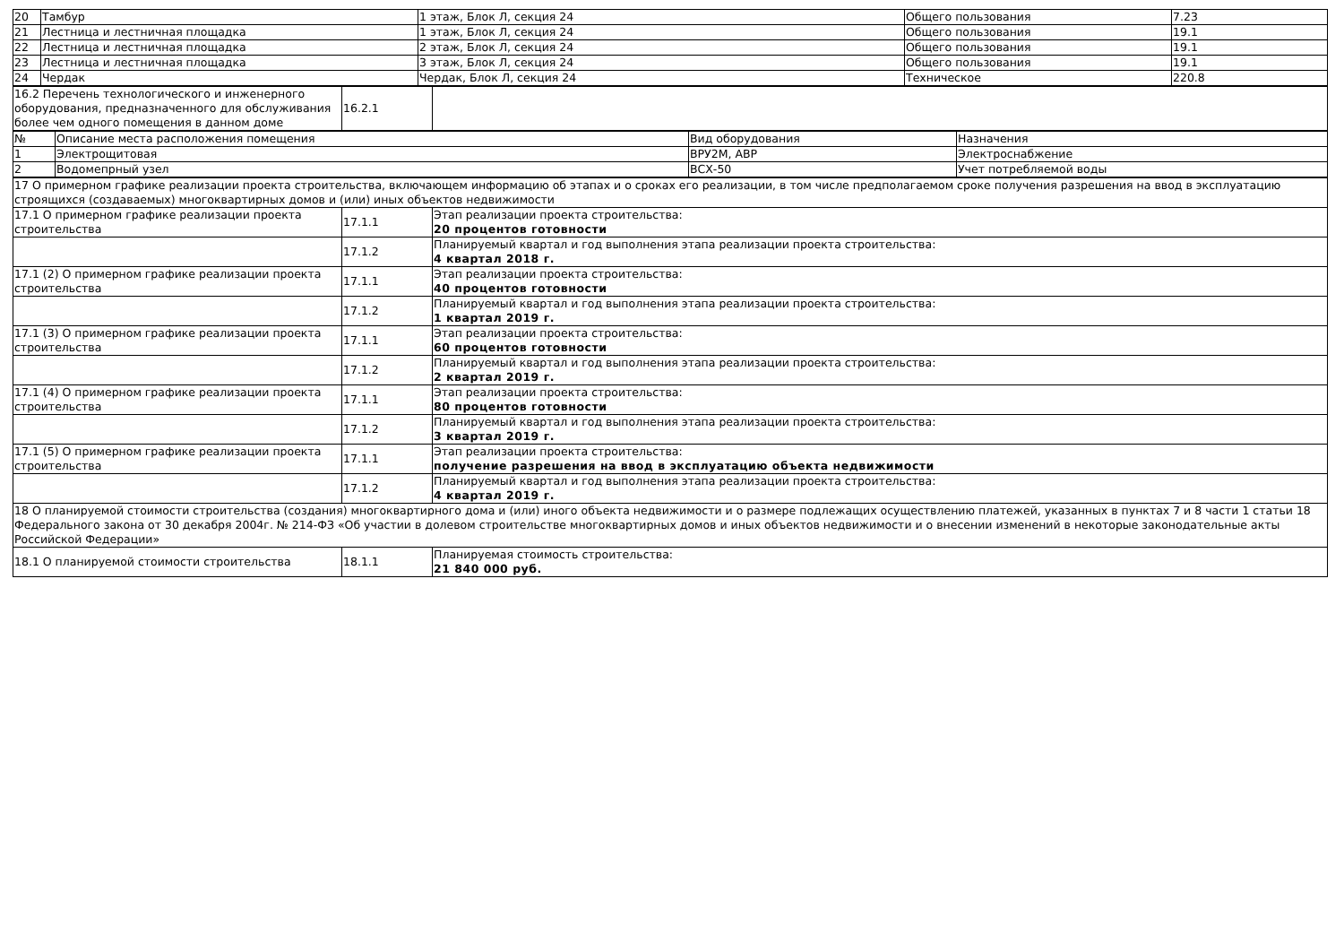| 20 | Тамбур | 1 этаж, Блок Л, секция 24 | Общего пользования | 7.23 |
| 21 | Лестница и лестничная площадка | 1 этаж, Блок Л, секция 24 | Общего пользования | 19.1 |
| 22 | Лестница и лестничная площадка | 2 этаж, Блок Л, секция 24 | Общего пользования | 19.1 |
| 23 | Лестница и лестничная площадка | 3 этаж, Блок Л, секция 24 | Общего пользования | 19.1 |
| 24 | Чердак | Чердак, Блок Л, секция 24 | Техническое | 220.8 |
| 16.2 Перечень технологического и инженерного оборудования, предназначенного для обслуживания более чем одного помещения в данном доме | 16.2.1 | |
| № | Описание места расположения помещения | Вид оборудования | Назначения |
| 1 | Электрощитовая | ВРУ2М, АВР | Электроснабжение |
| 2 | Водомепрный узел | ВСХ-50 | Учет потребляемой воды |
| 17 О примерном графике реализации проекта строительства, включающем информацию об этапах и о сроках его реализации, в том числе предполагаемом сроке получения разрешения на ввод в эксплуатацию строящихся (создаваемых) многоквартирных домов и (или) иных объектов недвижимости | | |
| 17.1 О примерном графике реализации проекта строительства | 17.1.1 | Этап реализации проекта строительства: 20 процентов готовности |
| | 17.1.2 | Планируемый квартал и год выполнения этапа реализации проекта строительства: 4 квартал 2018 г. |
| 17.1 (2) О примерном графике реализации проекта строительства | 17.1.1 | Этап реализации проекта строительства: 40 процентов готовности |
| | 17.1.2 | Планируемый квартал и год выполнения этапа реализации проекта строительства: 1 квартал 2019 г. |
| 17.1 (3) О примерном графике реализации проекта строительства | 17.1.1 | Этап реализации проекта строительства: 60 процентов готовности |
| | 17.1.2 | Планируемый квартал и год выполнения этапа реализации проекта строительства: 2 квартал 2019 г. |
| 17.1 (4) О примерном графике реализации проекта строительства | 17.1.1 | Этап реализации проекта строительства: 80 процентов готовности |
| | 17.1.2 | Планируемый квартал и год выполнения этапа реализации проекта строительства: 3 квартал 2019 г. |
| 17.1 (5) О примерном графике реализации проекта строительства | 17.1.1 | Этап реализации проекта строительства: получение разрешения на ввод в эксплуатацию объекта недвижимости |
| | 17.1.2 | Планируемый квартал и год выполнения этапа реализации проекта строительства: 4 квартал 2019 г. |
| 18 О планируемой стоимости строительства (создания) многоквартирного дома и (или) иного объекта недвижимости и о размере подлежащих осуществлению платежей, указанных в пунктах 7 и 8 части 1 статьи 18 Федерального закона от 30 декабря 2004г. № 214-ФЗ «Об участии в долевом строительстве многоквартирных домов и иных объектов недвижимости и о внесении изменений в некоторые законодательные акты Российской Федерации» | | |
| 18.1 О планируемой стоимости строительства | 18.1.1 | Планируемая стоимость строительства: 21 840 000 руб. |